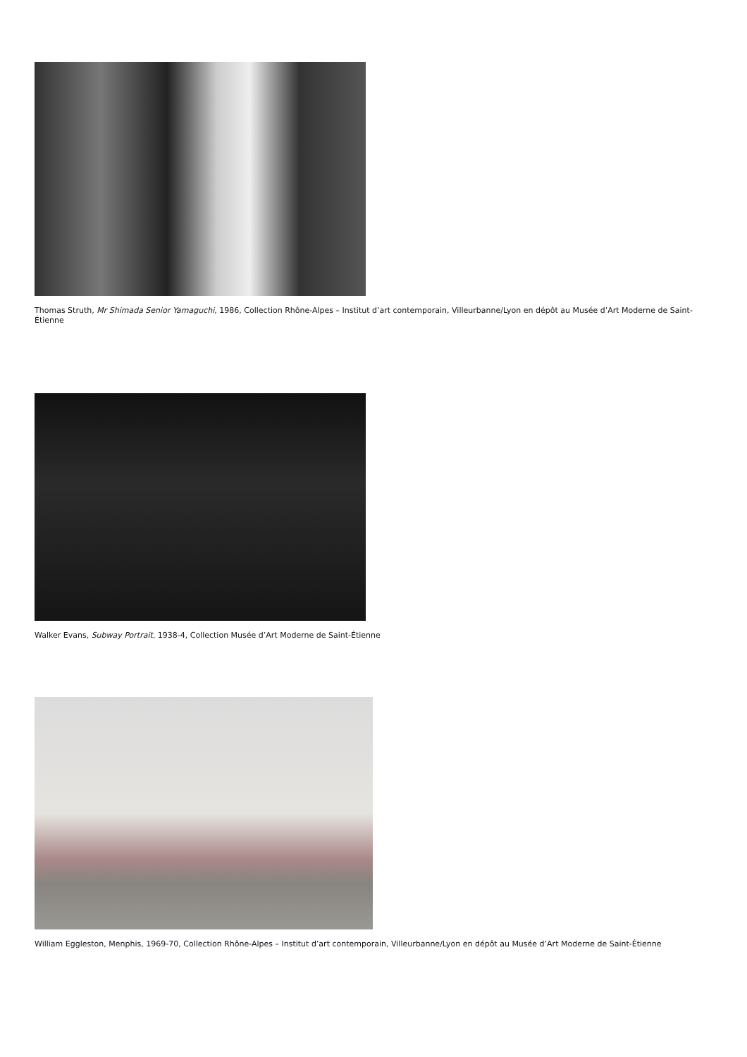Thomas Struth, Mr Shimada Senior Yamaguchi, 1986, Collection Rhône-Alpes – Institut d’art contemporain, Villeurbanne/Lyon en dépôt au Musée d’Art Moderne de Saint-Étienne
Walker Evans, Subway Portrait, 1938-4, Collection Musée d’Art Moderne de Saint-Étienne
William Eggleston, Menphis, 1969-70, Collection Rhône-Alpes – Institut d’art contemporain, Villeurbanne/Lyon en dépôt au Musée d’Art Moderne de Saint-Étienne